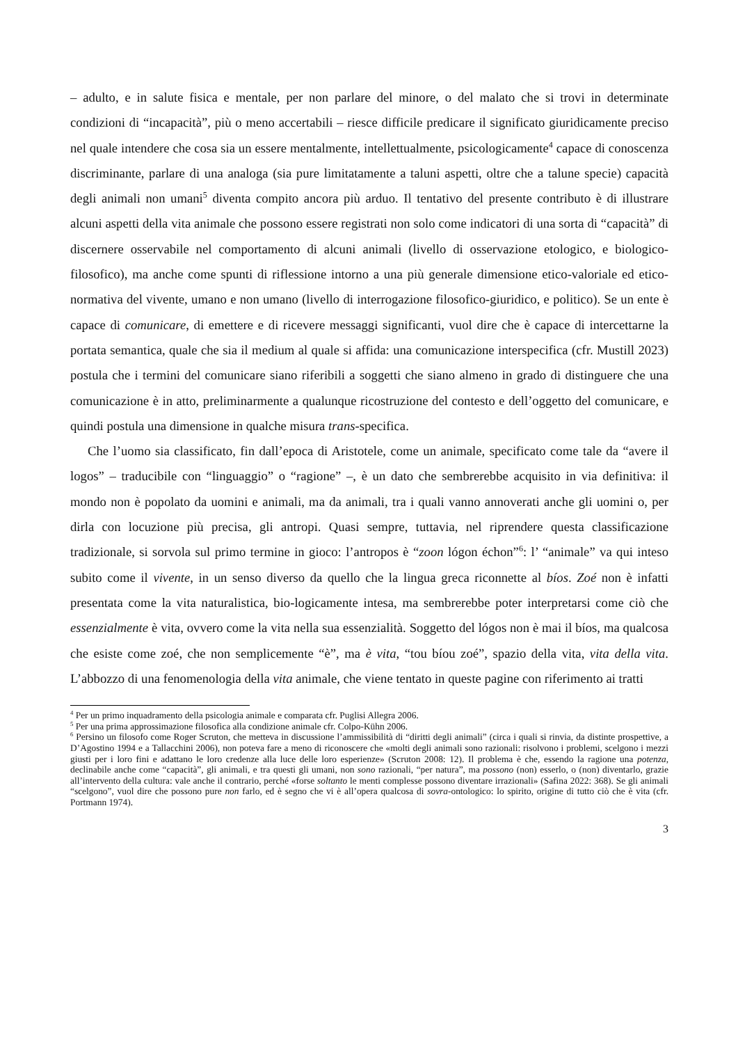– adulto, e in salute fisica e mentale, per non parlare del minore, o del malato che si trovi in determinate condizioni di “incapacità”, più o meno accertabili – riesce difficile predicare il significato giuridicamente preciso nel quale intendere che cosa sia un essere mentalmente, intellettualmente, psicologicamente<sup>4</sup> capace di conoscenza discriminante, parlare di una analoga (sia pure limitatamente a taluni aspetti, oltre che a talune specie) capacità degli animali non umani<sup>5</sup> diventa compito ancora più arduo. Il tentativo del presente contributo è di illustrare alcuni aspetti della vita animale che possono essere registrati non solo come indicatori di una sorta di “capacità” di discernere osservabile nel comportamento di alcuni animali (livello di osservazione etologico, e biologico-filosofico), ma anche come spunti di riflessione intorno a una più generale dimensione etico-valoriale ed etico-normativa del vivente, umano e non umano (livello di interrogazione filosofico-giuridico, e politico). Se un ente è capace di comunicare, di emettere e di ricevere messaggi significanti, vuol dire che è capace di intercettarne la portata semantica, quale che sia il medium al quale si affida: una comunicazione interspecifica (cfr. Mustill 2023) postula che i termini del comunicare siano riferibili a soggetti che siano almeno in grado di distinguere che una comunicazione è in atto, preliminarmente a qualunque ricostruzione del contesto e dell’oggetto del comunicare, e quindi postula una dimensione in qualche misura trans-specifica.
Che l’uomo sia classificato, fin dall’epoca di Aristotele, come un animale, specificato come tale da “avere il logos” – traducibile con “linguaggio” o “ragione” –, è un dato che sembrerebbe acquisito in via definitiva: il mondo non è popolato da uomini e animali, ma da animali, tra i quali vanno annoverati anche gli uomini o, per dirla con locuzione più precisa, gli antropi. Quasi sempre, tuttavia, nel riprendere questa classificazione tradizionale, si sorvola sul primo termine in gioco: l’antropos è “zoon lógon échon”<sup>6</sup>: l’ “animale” va qui inteso subito come il vivente, in un senso diverso da quello che la lingua greca riconnette al bíos. Zoé non è infatti presentata come la vita naturalistica, bio-logicamente intesa, ma sembrerebbe poter interpretarsi come ciò che essenzialmente è vita, ovvero come la vita nella sua essenzialità. Soggetto del lógos non è mai il bíos, ma qualcosa che esiste come zoé, che non semplicemente “è”, ma è vita, “tou bíou zoé”, spazio della vita, vita della vita. L’abbozzo di una fenomenologia della vita animale, che viene tentato in queste pagine con riferimento ai tratti
<sup>4</sup> Per un primo inquadramento della psicologia animale e comparata cfr. Puglisi Allegra 2006.
<sup>5</sup> Per una prima approssimazione filosofica alla condizione animale cfr. Colpo-Kühn 2006.
<sup>6</sup> Persino un filosofo come Roger Scruton, che metteva in discussione l’ammissibilità di “diritti degli animali” (circa i quali si rinvia, da distinte prospettive, a D’Agostino 1994 e a Tallacchini 2006), non poteva fare a meno di riconoscere che «molti degli animali sono razionali: risolvono i problemi, scelgono i mezzi giusti per i loro fini e adattano le loro credenze alla luce delle loro esperienze» (Scruton 2008: 12). Il problema è che, essendo la ragione una potenza, declinabile anche come “capacità”, gli animali, e tra questi gli umani, non sono razionali, “per natura”, ma possono (non) esserlo, o (non) diventarlo, grazie all’intervento della cultura: vale anche il contrario, perché «forse soltanto le menti complesse possono diventare irrazionali» (Safina 2022: 368). Se gli animali “scelgono”, vuol dire che possono pure non farlo, ed è segno che vi è all’opera qualcosa di sovra-ontologico: lo spirito, origine di tutto ciò che è vita (cfr. Portmann 1974).
3